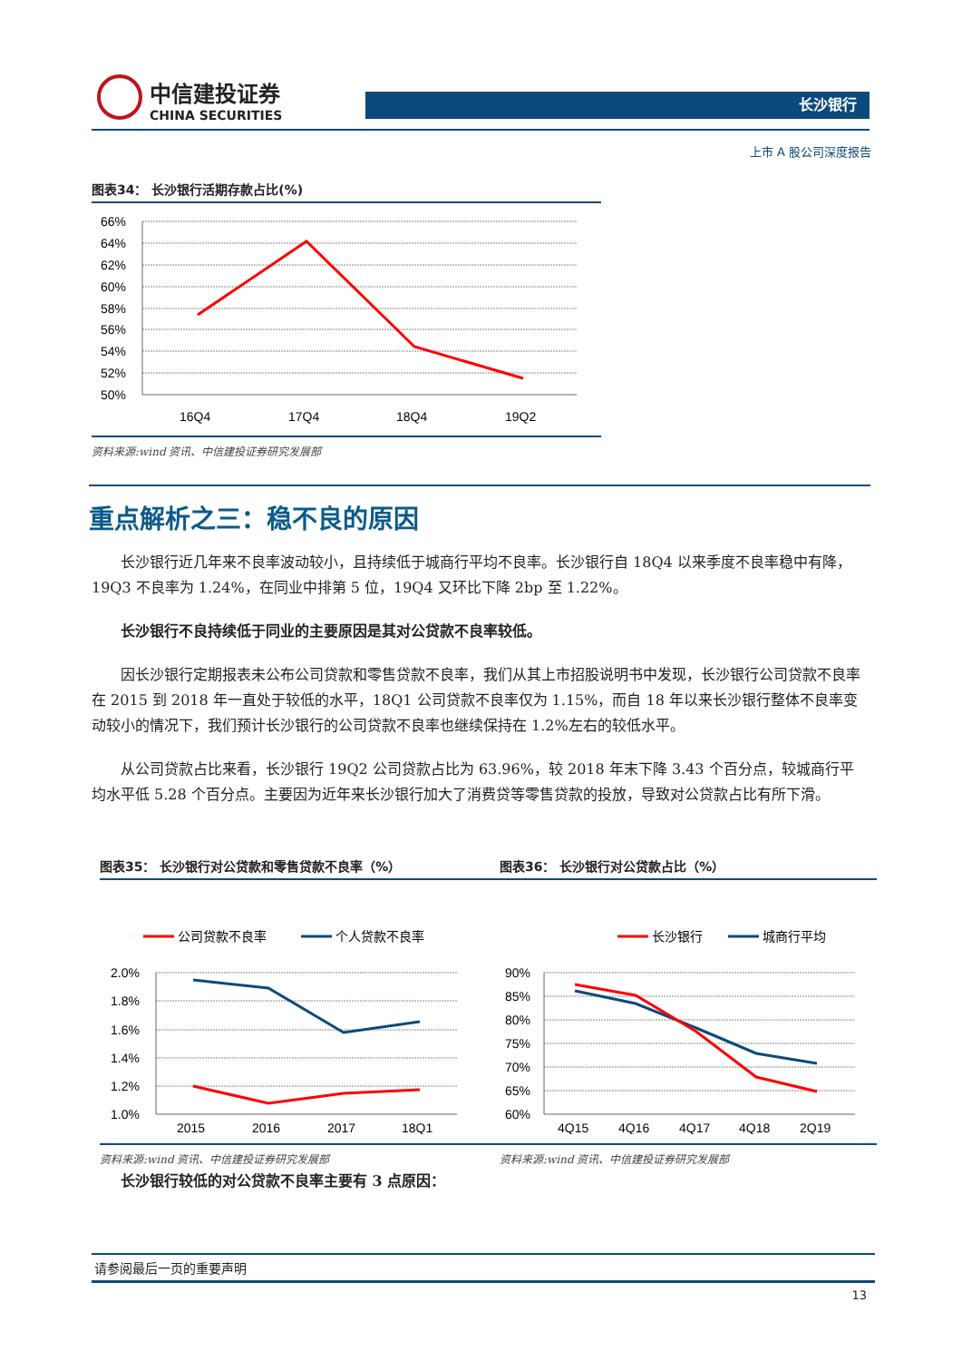中信建投证券
CHINA SECURITIES
长沙银行
上市 A 股公司深度报告
图表34： 长沙银行活期存款占比(%)
66%
64%
62%
60%
58%
56%
54%
52%
50%
16Q4
17Q4
18Q4
19Q2
资料来源:wind 资讯、中信建投证券研究发展部
重点解析之三：稳不良的原因
长沙银行近几年来不良率波动较小，且持续低于城商行平均不良率。长沙银行自 18Q4 以来季度不良率稳中有降，19Q3 不良率为 1.24%，在同业中排第 5 位，19Q4 又环比下降 2bp 至 1.22%。
长沙银行不良持续低于同业的主要原因是其对公贷款不良率较低。
因长沙银行定期报表未公布公司贷款和零售贷款不良率，我们从其上市招股说明书中发现，长沙银行公司贷款不良率在 2015 到 2018 年一直处于较低的水平，18Q1 公司贷款不良率仅为 1.15%，而自 18 年以来长沙银行整体不良率变动较小的情况下，我们预计长沙银行的公司贷款不良率也继续保持在 1.2%左右的较低水平。
从公司贷款占比来看，长沙银行 19Q2 公司贷款占比为 63.96%，较 2018 年末下降 3.43 个百分点，较城商行平均水平低 5.28 个百分点。主要因为近年来长沙银行加大了消费贷等零售贷款的投放，导致对公贷款占比有所下滑。
图表35： 长沙银行对公贷款和零售贷款不良率（%） 图表36： 长沙银行对公贷款占比（%）
公司贷款不良率
个人贷款不良率
2.0%
1.8%
1.6%
1.4%
1.2%
1.0%
2015
2016
2017
18Q1
长沙银行
城商行平均
90%
85%
80%
75%
70%
65%
60%
4Q15
4Q16
4Q17
4Q18
2Q19
资料来源:wind 资讯、中信建投证券研究发展部 资料来源:wind 资讯、中信建投证券研究发展部
长沙银行较低的对公贷款不良率主要有 3 点原因：
请参阅最后一页的重要声明
13